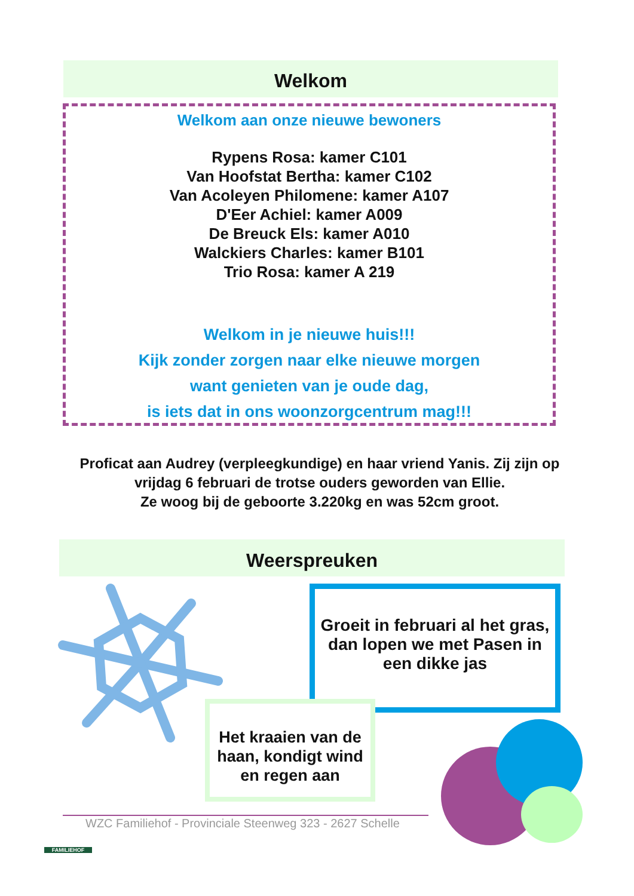Welkom
Welkom aan onze nieuwe bewoners
Rypens Rosa: kamer C101
Van Hoofstat Bertha: kamer C102
Van Acoleyen Philomene: kamer A107
D'Eer Achiel: kamer A009
De Breuck Els: kamer A010
Walckiers Charles: kamer B101
Trio Rosa: kamer A 219
Welkom in je nieuwe huis!!!
Kijk zonder zorgen naar elke nieuwe morgen
want genieten van je oude dag,
is iets dat in ons woonzorgcentrum mag!!!
Proficat aan Audrey (verpleegkundige) en haar vriend Yanis. Zij zijn op vrijdag 6 februari de trotse ouders geworden van Ellie.
Ze woog bij de geboorte 3.220kg en was 52cm groot.
Weerspreuken
Groeit in februari al het gras, dan lopen we met Pasen in een dikke jas
Het kraaien van de haan, kondigt wind en regen aan
FAMILIEHOF
WZC Familiehof - Provinciale Steenweg 323 - 2627 Schelle